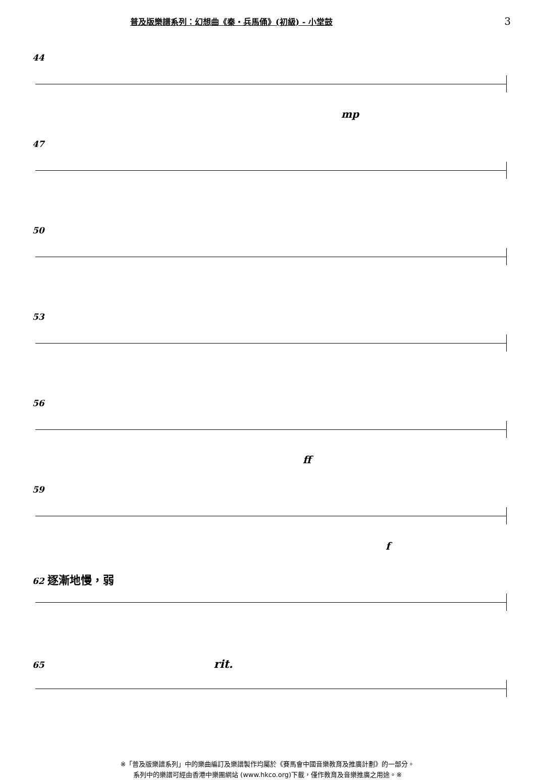普及版樂譜系列：幻想曲《秦・兵馬俑》(初級) - 小堂鼓 3
44
mp
47
50
53
56
ff
59
f
62 逐漸地慢，弱
65 rit.
※「普及版樂譜系列」中的樂曲編訂及樂譜製作均屬於《賽馬會中國音樂教育及推廣計劃》的一部分。
系列中的樂譜可經由香港中樂團網站 (www.hkco.org)下載，僅作教育及音樂推廣之用途。※